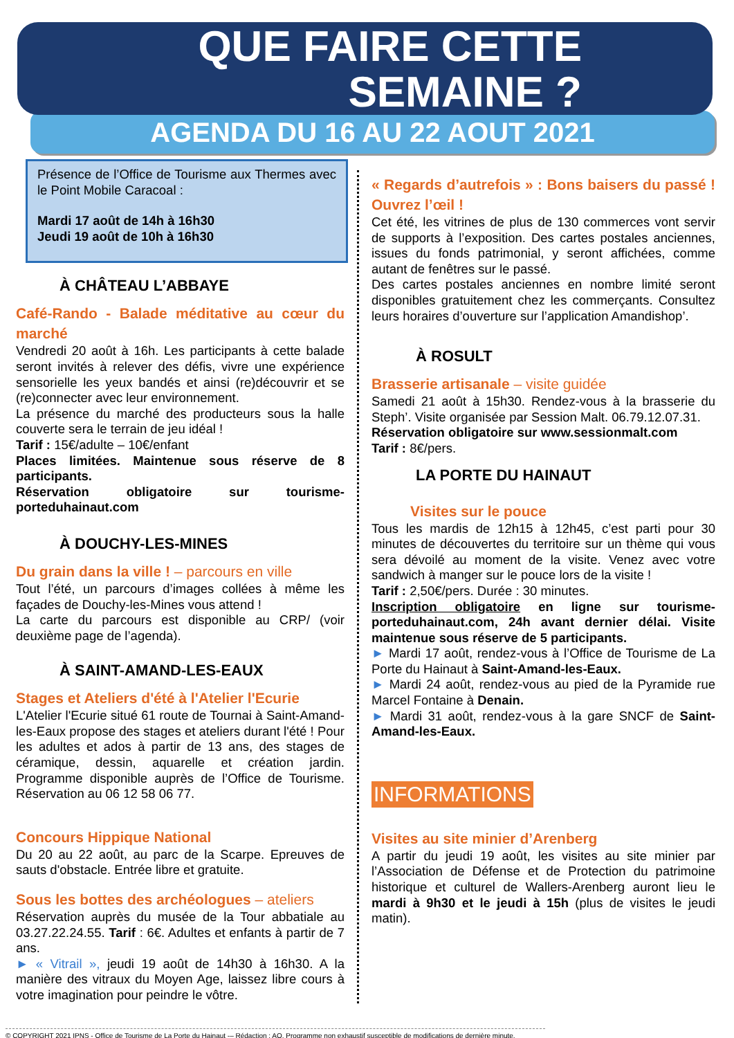QUE FAIRE CETTE
SEMAINE ?
AGENDA DU 16 AU 22 AOUT 2021
Présence de l’Office de Tourisme aux Thermes avec le Point Mobile Caracoal :
Mardi 17 août de 14h à 16h30
Jeudi 19 août de 10h à 16h30
À CHÂTEAU L’ABBAYE
Café-Rando - Balade méditative au cœur du marché
Vendredi 20 août à 16h. Les participants à cette balade seront invités à relever des défis, vivre une expérience sensorielle les yeux bandés et ainsi (re)découvrir et se (re)connecter avec leur environnement.
La présence du marché des producteurs sous la halle couverte sera le terrain de jeu idéal !
Tarif : 15€/adulte – 10€/enfant
Places limitées. Maintenue sous réserve de 8 participants.
Réservation obligatoire sur tourisme-porteduhainaut.com
À DOUCHY-LES-MINES
Du grain dans la ville ! – parcours en ville
Tout l’été, un parcours d’images collées à même les façades de Douchy-les-Mines vous attend !
La carte du parcours est disponible au CRP/ (voir deuxième page de l’agenda).
À SAINT-AMAND-LES-EAUX
Stages et Ateliers d'été à l'Atelier l'Ecurie
L'Atelier l'Ecurie situé 61 route de Tournai à Saint-Amand-les-Eaux propose des stages et ateliers durant l'été ! Pour les adultes et ados à partir de 13 ans, des stages de céramique, dessin, aquarelle et création jardin. Programme disponible auprès de l’Office de Tourisme. Réservation au 06 12 58 06 77.
Concours Hippique National
Du 20 au 22 août, au parc de la Scarpe. Epreuves de sauts d'obstacle. Entrée libre et gratuite.
Sous les bottes des archéologues – ateliers
Réservation auprès du musée de la Tour abbatiale au 03.27.22.24.55. Tarif : 6€. Adultes et enfants à partir de 7 ans.
► « Vitrail », jeudi 19 août de 14h30 à 16h30. A la manière des vitraux du Moyen Age, laissez libre cours à votre imagination pour peindre le vôtre.
« Regards d’autrefois » : Bons baisers du passé ! Ouvrez l’œil !
Cet été, les vitrines de plus de 130 commerces vont servir de supports à l’exposition. Des cartes postales anciennes, issues du fonds patrimonial, y seront affichées, comme autant de fenêtres sur le passé.
Des cartes postales anciennes en nombre limité seront disponibles gratuitement chez les commerçants. Consultez leurs horaires d’ouverture sur l’application Amandishop’.
À ROSULT
Brasserie artisanale – visite guidée
Samedi 21 août à 15h30. Rendez-vous à la brasserie du Steph’. Visite organisée par Session Malt. 06.79.12.07.31.
Réservation obligatoire sur www.sessionmalt.com
Tarif : 8€/pers.
LA PORTE DU HAINAUT
Visites sur le pouce
Tous les mardis de 12h15 à 12h45, c’est parti pour 30 minutes de découvertes du territoire sur un thème qui vous sera dévoilé au moment de la visite. Venez avec votre sandwich à manger sur le pouce lors de la visite !
Tarif : 2,50€/pers. Durée : 30 minutes.
Inscription obligatoire en ligne sur tourisme-porteduhainaut.com, 24h avant dernier délai. Visite maintenue sous réserve de 5 participants.
► Mardi 17 août, rendez-vous à l’Office de Tourisme de La Porte du Hainaut à Saint-Amand-les-Eaux.
► Mardi 24 août, rendez-vous au pied de la Pyramide rue Marcel Fontaine à Denain.
► Mardi 31 août, rendez-vous à la gare SNCF de Saint-Amand-les-Eaux.
INFORMATIONS
Visites au site minier d’Arenberg
A partir du jeudi 19 août, les visites au site minier par l’Association de Défense et de Protection du patrimoine historique et culturel de Wallers-Arenberg auront lieu le mardi à 9h30 et le jeudi à 15h (plus de visites le jeudi matin).
© COPYRIGHT 2021 IPNS - Office de Tourisme de La Porte du Hainaut -– Rédaction : AO. Programme non exhaustif susceptible de modifications de dernière minute.